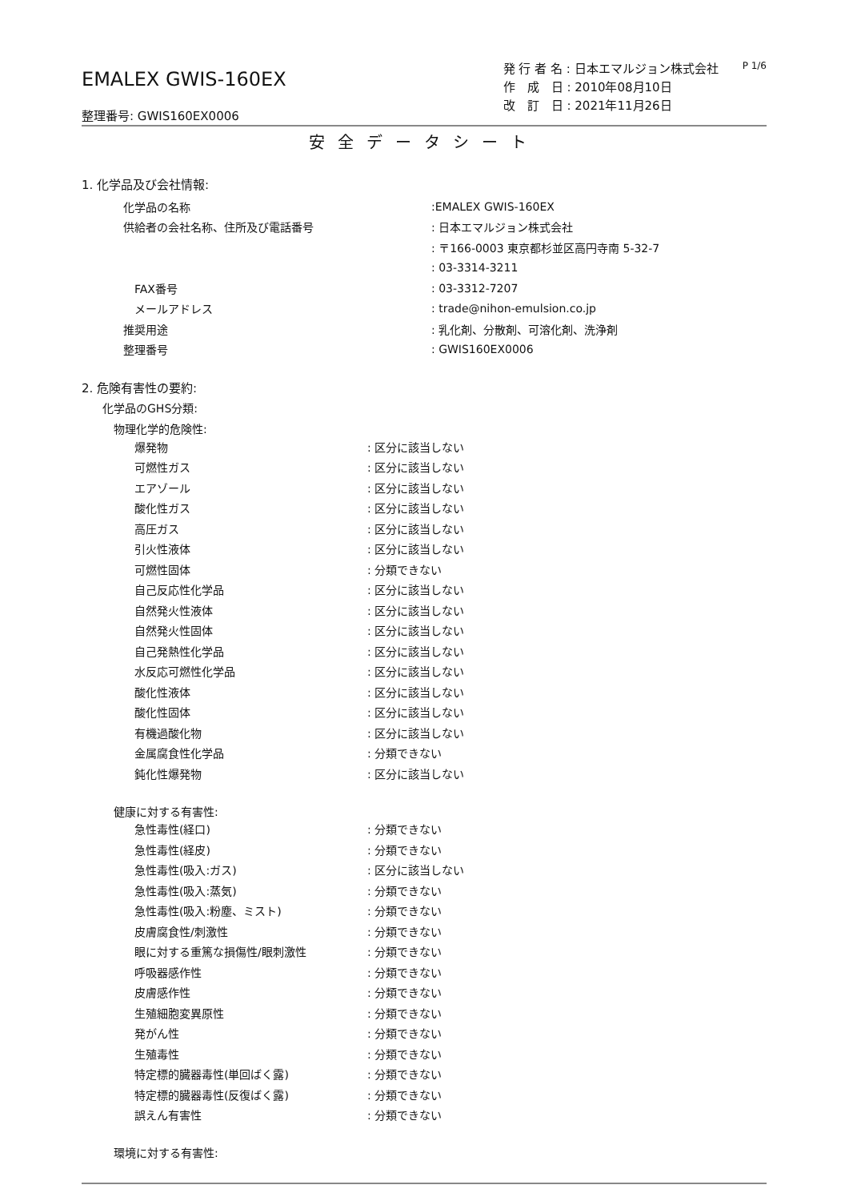EMALEX GWIS-160EX
整理番号: GWIS160EX0006
発 行 者 名 : 日本エマルジョン株式会社
作　成　日 : 2010年08月10日
改　訂　日 : 2021年11月26日
P 1/6
安全データシート
1. 化学品及び会社情報:
化学品の名称:EMALEX GWIS-160EX
供給者の会社名称、住所及び電話番号: 日本エマルジョン株式会社
: 〒166-0003 東京都杉並区高円寺南 5-32-7
: 03-3314-3211
FAX番号: 03-3312-7207
メールアドレス: trade@nihon-emulsion.co.jp
推奨用途: 乳化剤、分散剤、可溶化剤、洗浄剤
整理番号: GWIS160EX0006
2. 危険有害性の要約:
化学品のGHS分類:
物理化学的危険性:
爆発物: 区分に該当しない
可燃性ガス: 区分に該当しない
エアゾール: 区分に該当しない
酸化性ガス: 区分に該当しない
高圧ガス: 区分に該当しない
引火性液体: 区分に該当しない
可燃性固体: 分類できない
自己反応性化学品: 区分に該当しない
自然発火性液体: 区分に該当しない
自然発火性固体: 区分に該当しない
自己発熱性化学品: 区分に該当しない
水反応可燃性化学品: 区分に該当しない
酸化性液体: 区分に該当しない
酸化性固体: 区分に該当しない
有機過酸化物: 区分に該当しない
金属腐食性化学品: 分類できない
鈍化性爆発物: 区分に該当しない
健康に対する有害性:
急性毒性(経口): 分類できない
急性毒性(経皮): 分類できない
急性毒性(吸入:ガス): 区分に該当しない
急性毒性(吸入:蒸気): 分類できない
急性毒性(吸入:粉塵、ミスト): 分類できない
皮膚腐食性/刺激性: 分類できない
眼に対する重篤な損傷性/眼刺激性: 分類できない
呼吸器感作性: 分類できない
皮膚感作性: 分類できない
生殖細胞変異原性: 分類できない
発がん性: 分類できない
生殖毒性: 分類できない
特定標的臓器毒性(単回ばく露): 分類できない
特定標的臓器毒性(反復ばく露): 分類できない
誤えん有害性: 分類できない
環境に対する有害性: